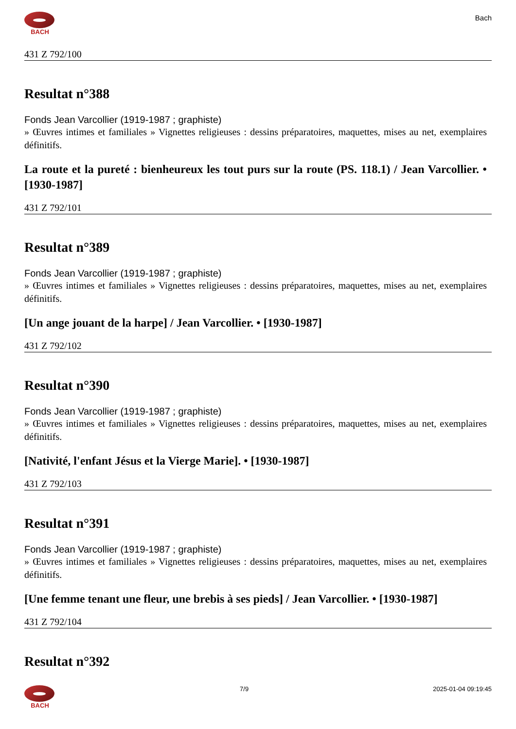BACH
Bach
431 Z 792/100
Resultat n°388
Fonds Jean Varcollier (1919-1987 ; graphiste)
» Œuvres intimes et familiales » Vignettes religieuses : dessins préparatoires, maquettes, mises au net, exemplaires définitifs.
La route et la pureté : bienheureux les tout purs sur la route (PS. 118.1) / Jean Varcollier. • [1930-1987]
431 Z 792/101
Resultat n°389
Fonds Jean Varcollier (1919-1987 ; graphiste)
» Œuvres intimes et familiales » Vignettes religieuses : dessins préparatoires, maquettes, mises au net, exemplaires définitifs.
[Un ange jouant de la harpe] / Jean Varcollier. • [1930-1987]
431 Z 792/102
Resultat n°390
Fonds Jean Varcollier (1919-1987 ; graphiste)
» Œuvres intimes et familiales » Vignettes religieuses : dessins préparatoires, maquettes, mises au net, exemplaires définitifs.
[Nativité, l'enfant Jésus et la Vierge Marie]. • [1930-1987]
431 Z 792/103
Resultat n°391
Fonds Jean Varcollier (1919-1987 ; graphiste)
» Œuvres intimes et familiales » Vignettes religieuses : dessins préparatoires, maquettes, mises au net, exemplaires définitifs.
[Une femme tenant une fleur, une brebis à ses pieds] / Jean Varcollier. • [1930-1987]
431 Z 792/104
Resultat n°392
BACH 7/9 2025-01-04 09:19:45